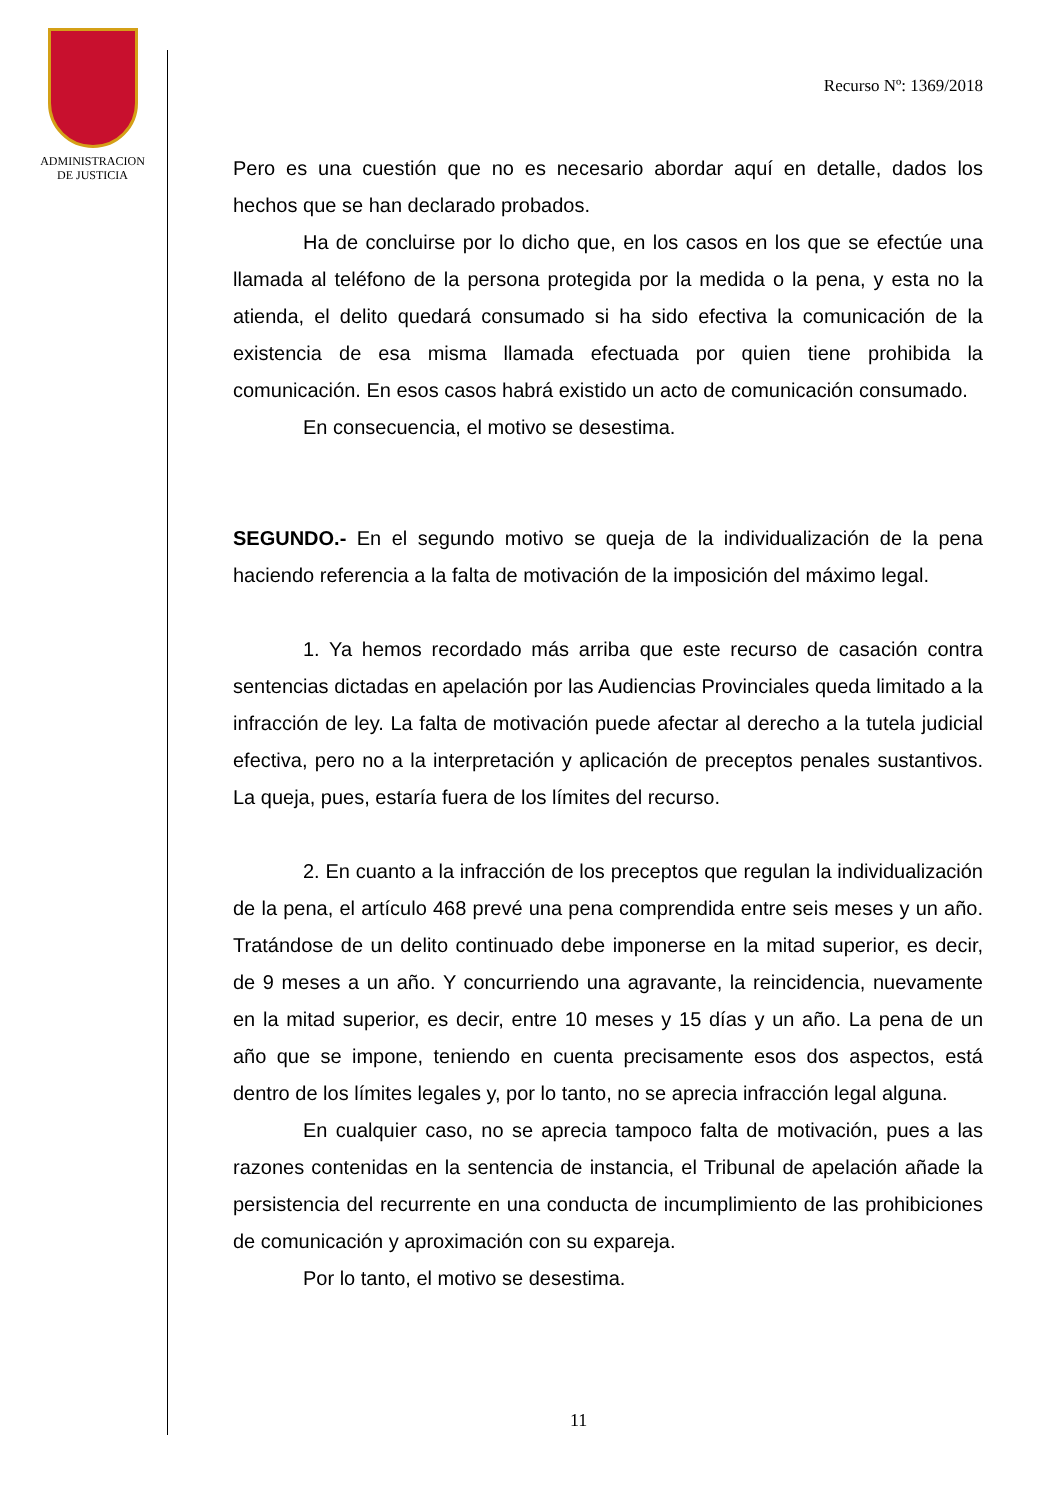ADMINISTRACION
DE JUSTICIA
Recurso Nº: 1369/2018
Pero es una cuestión que no es necesario abordar aquí en detalle, dados los hechos que se han declarado probados.
Ha de concluirse por lo dicho que, en los casos en los que se efectúe una llamada al teléfono de la persona protegida por la medida o la pena, y esta no la atienda, el delito quedará consumado si ha sido efectiva la comunicación de la existencia de esa misma llamada efectuada por quien tiene prohibida la comunicación. En esos casos habrá existido un acto de comunicación consumado.
En consecuencia, el motivo se desestima.
SEGUNDO.- En el segundo motivo se queja de la individualización de la pena haciendo referencia a la falta de motivación de la imposición del máximo legal.
1. Ya hemos recordado más arriba que este recurso de casación contra sentencias dictadas en apelación por las Audiencias Provinciales queda limitado a la infracción de ley. La falta de motivación puede afectar al derecho a la tutela judicial efectiva, pero no a la interpretación y aplicación de preceptos penales sustantivos. La queja, pues, estaría fuera de los límites del recurso.
2. En cuanto a la infracción de los preceptos que regulan la individualización de la pena, el artículo 468 prevé una pena comprendida entre seis meses y un año. Tratándose de un delito continuado debe imponerse en la mitad superior, es decir, de 9 meses a un año. Y concurriendo una agravante, la reincidencia, nuevamente en la mitad superior, es decir, entre 10 meses y 15 días y un año. La pena de un año que se impone, teniendo en cuenta precisamente esos dos aspectos, está dentro de los límites legales y, por lo tanto, no se aprecia infracción legal alguna.
En cualquier caso, no se aprecia tampoco falta de motivación, pues a las razones contenidas en la sentencia de instancia, el Tribunal de apelación añade la persistencia del recurrente en una conducta de incumplimiento de las prohibiciones de comunicación y aproximación con su expareja.
Por lo tanto, el motivo se desestima.
11